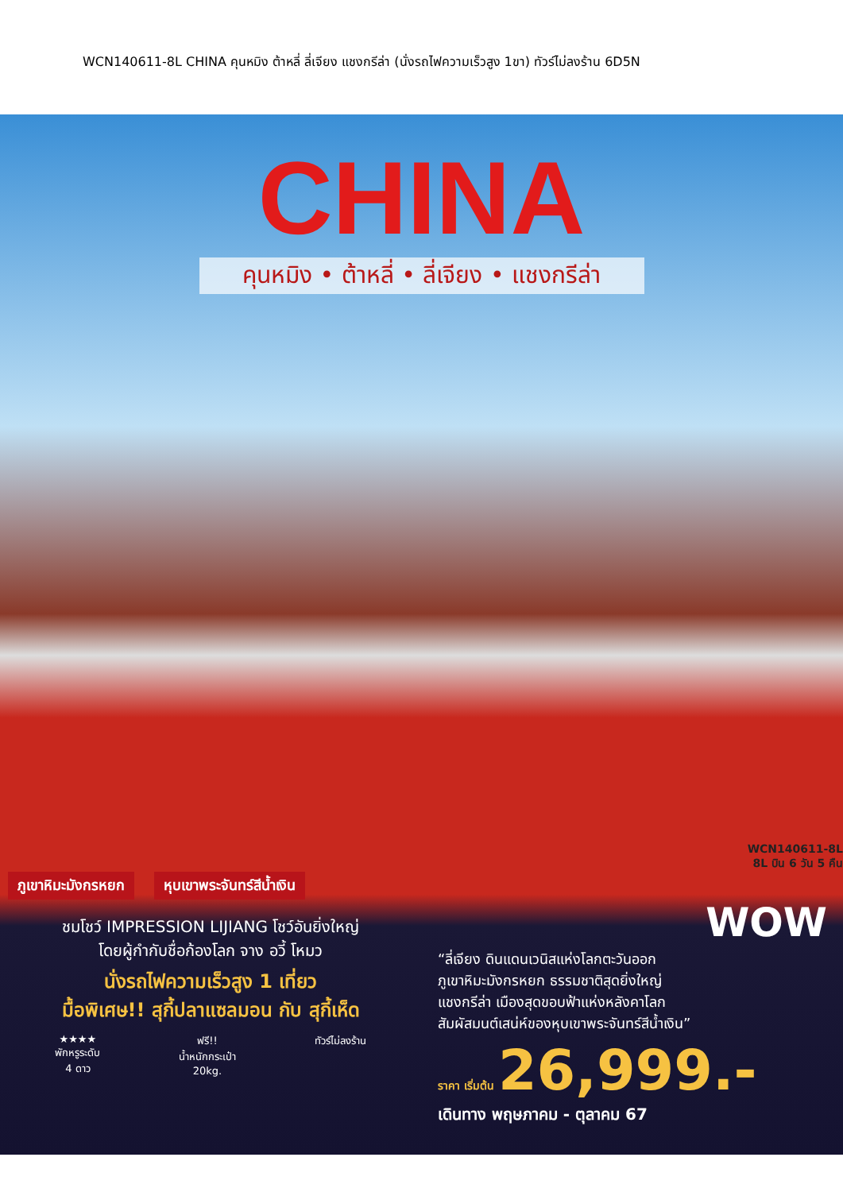WCN140611-8L CHINA คุนหมิง ต้าหลี่ ลี่เจียง แชงกรีล่า (นั่งรถไฟความเร็วสูง 1ขา) ทัวร์ไม่ลงร้าน 6D5N
CHINA
คุนหมิง • ต้าหลี่ • ลี่เจียง • แชงกรีล่า
WCN140611-8L
8L บิน 6 วัน 5 คืน
ภูเขาหิมะมังกรหยก หุบเขาพระจันทร์สีน้ำเงิน
ชมโชว์ IMPRESSION LIJIANG โชว์อันยิ่งใหญ่
โดยผู้กำกับชื่อก้องโลก จาง อวี้ โหมว
นั่งรถไฟความเร็วสูง 1 เที่ยว
มื้อพิเศษ!! สุกี้ปลาแซลมอน กับ สุกี้เห็ด
★★★★
พักหรูระดับ
4 ดาว
ฟรี!!
น้ำหนักกระเป๋า
20kg.
ทัวร์ไม่ลงร้าน
WOW
“ลี่เจียง ดินแดนเวนิสแห่งโลกตะวันออก
ภูเขาหิมะมังกรหยก ธรรมชาติสุดยิ่งใหญ่
แชงกรีล่า เมืองสุดขอบฟ้าแห่งหลังคาโลก
สัมผัสมนต์เสน่ห์ของหุบเขาพระจันทร์สีน้ำเงิน”
ราคา เริ่มต้น 26,999.-
เดินทาง พฤษภาคม - ตุลาคม 67